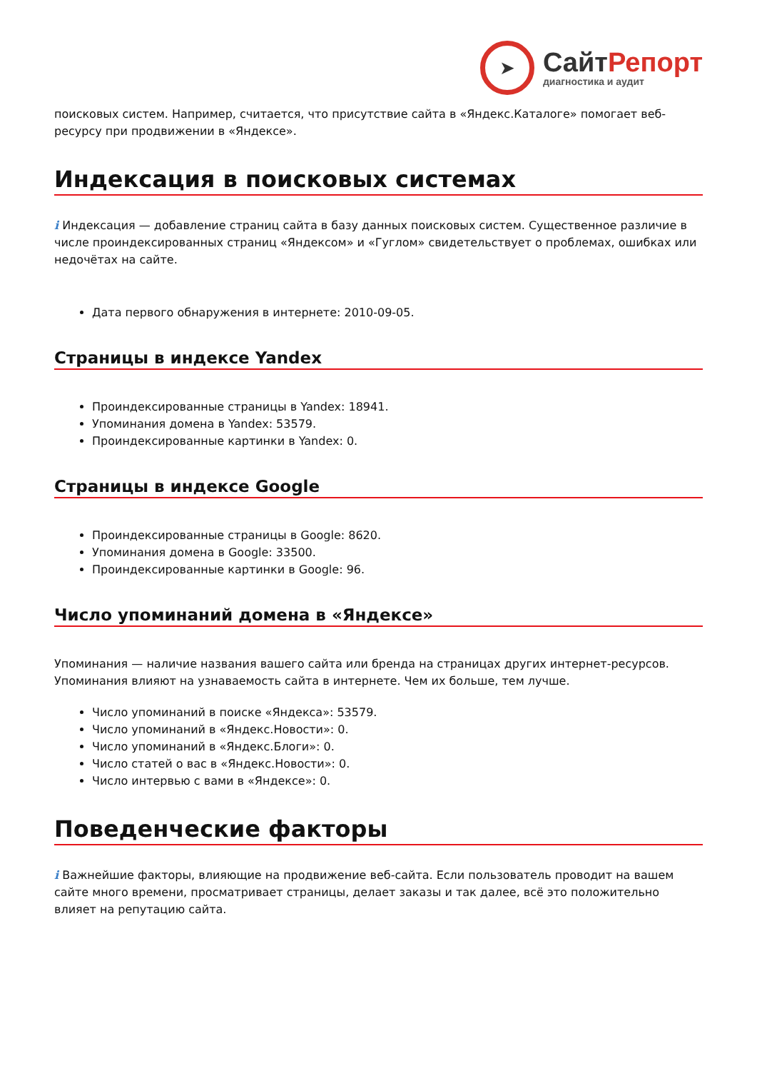➤
СайтРепорт
диагностика и аудит
поисковых систем. Например, считается, что присутствие сайта в «Яндекс.Каталоге» помогает веб-ресурсу при продвижении в «Яндексе».
Индексация в поисковых системах
i Индексация — добавление страниц сайта в базу данных поисковых систем. Существенное различие в числе проиндексированных страниц «Яндексом» и «Гуглом» свидетельствует о проблемах, ошибках или недочётах на сайте.
Дата первого обнаружения в интернете: 2010-09-05.
Страницы в индексе Yandex
Проиндексированные страницы в Yandex: 18941.
Упоминания домена в Yandex: 53579.
Проиндексированные картинки в Yandex: 0.
Страницы в индексе Google
Проиндексированные страницы в Google: 8620.
Упоминания домена в Google: 33500.
Проиндексированные картинки в Google: 96.
Число упоминаний домена в «Яндексе»
Упоминания — наличие названия вашего сайта или бренда на страницах других интернет-ресурсов. Упоминания влияют на узнаваемость сайта в интернете. Чем их больше, тем лучше.
Число упоминаний в поиске «Яндекса»: 53579.
Число упоминаний в «Яндекс.Новости»: 0.
Число упоминаний в «Яндекс.Блоги»: 0.
Число статей о вас в «Яндекс.Новости»: 0.
Число интервью с вами в «Яндексе»: 0.
Поведенческие факторы
i Важнейшие факторы, влияющие на продвижение веб-сайта. Если пользователь проводит на вашем сайте много времени, просматривает страницы, делает заказы и так далее, всё это положительно влияет на репутацию сайта.